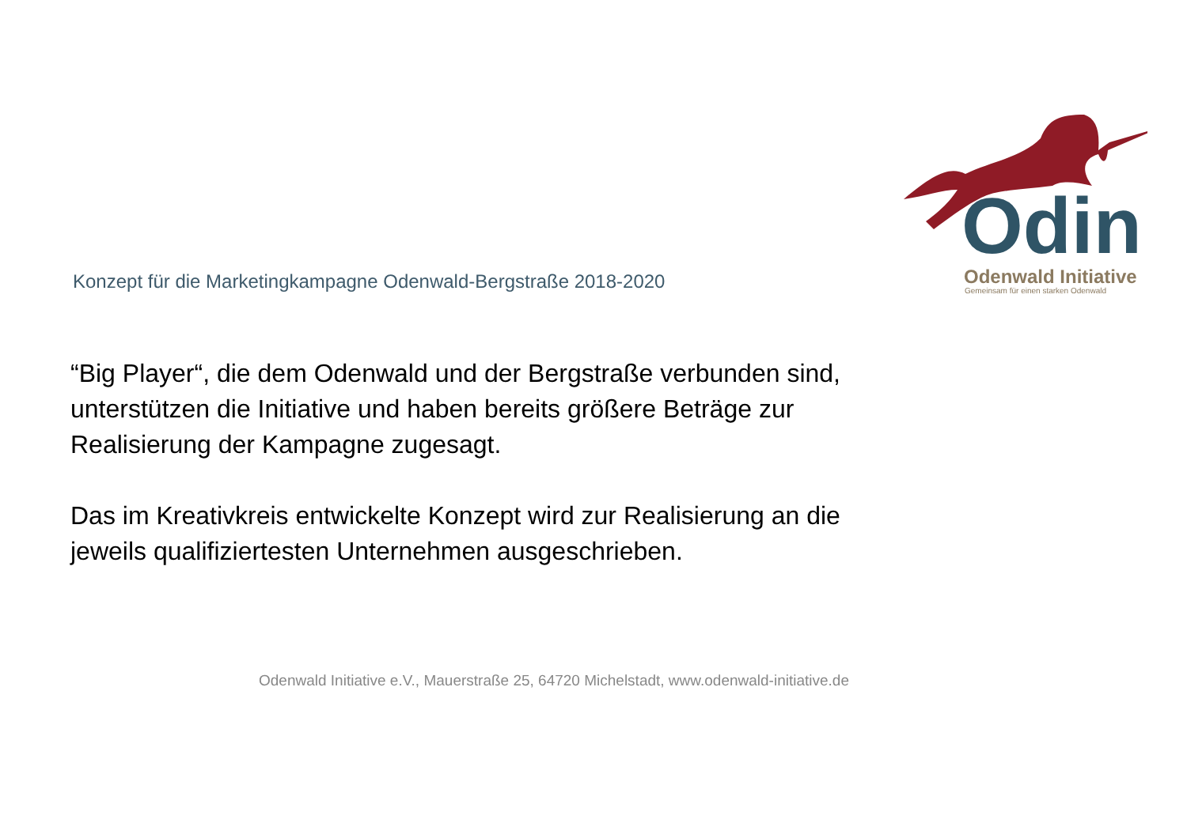Odin Odenwald Initiative
Gemeinsam für einen starken Odenwald
Konzept für die Marketingkampagne Odenwald-Bergstraße 2018-2020
“Big Player“, die dem Odenwald und der Bergstraße verbunden sind, unterstützen die Initiative und haben bereits größere Beträge zur Realisierung der Kampagne zugesagt.
Das im Kreativkreis entwickelte Konzept wird zur Realisierung an die jeweils qualifiziertesten Unternehmen ausgeschrieben.
Odenwald Initiative e.V., Mauerstraße 25, 64720 Michelstadt, www.odenwald-initiative.de